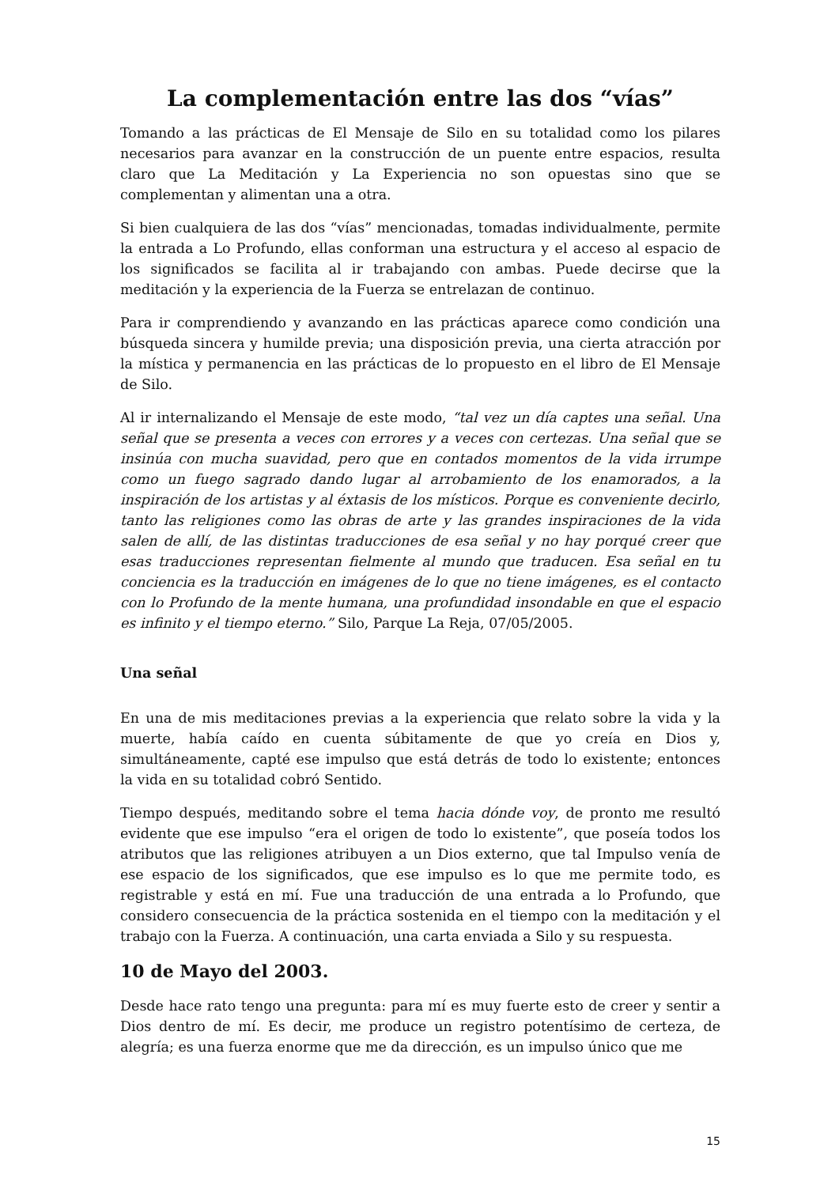La complementación entre las dos “vías”
Tomando a las prácticas de El Mensaje de Silo en su totalidad como los pilares necesarios para avanzar en la construcción de un puente entre espacios, resulta claro que La Meditación y La Experiencia no son opuestas sino que se complementan y alimentan una a otra.
Si bien cualquiera de las dos “vías” mencionadas, tomadas individualmente, permite la entrada a Lo Profundo, ellas conforman una estructura y el acceso al espacio de los significados se facilita al ir trabajando con ambas. Puede decirse que la meditación y la experiencia de la Fuerza se entrelazan de continuo.
Para ir comprendiendo y avanzando en las prácticas aparece como condición una búsqueda sincera y humilde previa; una disposición previa, una cierta atracción por la mística y permanencia en las prácticas de lo propuesto en el libro de El Mensaje de Silo.
Al ir internalizando el Mensaje de este modo, “tal vez un día captes una señal. Una señal que se presenta a veces con errores y a veces con certezas. Una señal que se insinúa con mucha suavidad, pero que en contados momentos de la vida irrumpe como un fuego sagrado dando lugar al arrobamiento de los enamorados, a la inspiración de los artistas y al éxtasis de los místicos. Porque es conveniente decirlo, tanto las religiones como las obras de arte y las grandes inspiraciones de la vida salen de allí, de las distintas traducciones de esa señal y no hay porqué creer que esas traducciones representan fielmente al mundo que traducen. Esa señal en tu conciencia es la traducción en imágenes de lo que no tiene imágenes, es el contacto con lo Profundo de la mente humana, una profundidad insondable en que el espacio es infinito y el tiempo eterno.” Silo, Parque La Reja, 07/05/2005.
Una señal
En una de mis meditaciones previas a la experiencia que relato sobre la vida y la muerte, había caído en cuenta súbitamente de que yo creía en Dios y, simultáneamente, capté ese impulso que está detrás de todo lo existente; entonces la vida en su totalidad cobró Sentido.
Tiempo después, meditando sobre el tema hacia dónde voy, de pronto me resultó evidente que ese impulso “era el origen de todo lo existente”, que poseía todos los atributos que las religiones atribuyen a un Dios externo, que tal Impulso venía de ese espacio de los significados, que ese impulso es lo que me permite todo, es registrable y está en mí. Fue una traducción de una entrada a lo Profundo, que considero consecuencia de la práctica sostenida en el tiempo con la meditación y el trabajo con la Fuerza. A continuación, una carta enviada a Silo y su respuesta.
10 de Mayo del 2003.
Desde hace rato tengo una pregunta: para mí es muy fuerte esto de creer y sentir a Dios dentro de mí. Es decir, me produce un registro potentísimo de certeza, de alegría; es una fuerza enorme que me da dirección, es un impulso único que me
15